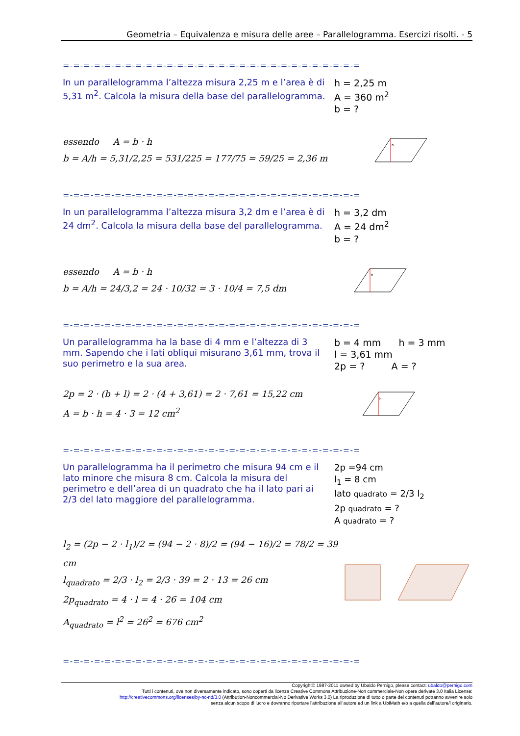Geometria – Equivalenza e misura delle aree – Parallelogramma. Esercizi risolti. - 5
=-=-=-=-=-=-=-=-=-=-=-=-=-=-=-=-=-=-=-=-=-=-=-=-=-=-=-=-=
In un parallelogramma l’altezza misura 2,25 m e l’area è di 5,31 m<sup>2</sup>. Calcola la misura della base del parallelogramma.
h = 2,25 m
A = 360 m<sup>2</sup>
b = ?
essendo A = b · h
b = A/h = 5,31/2,25 = 531/225 = 177/75 = 59/25 = 2,36 m
h
=-=-=-=-=-=-=-=-=-=-=-=-=-=-=-=-=-=-=-=-=-=-=-=-=-=-=-=-=
In un parallelogramma l’altezza misura 3,2 dm e l’area è di 24 dm<sup>2</sup>. Calcola la misura della base del parallelogramma.
h = 3,2 dm
A = 24 dm<sup>2</sup>
b = ?
essendo A = b · h
b = A/h = 24/3,2 = 24 · 10/32 = 3 · 10/4 = 7,5 dm
h
=-=-=-=-=-=-=-=-=-=-=-=-=-=-=-=-=-=-=-=-=-=-=-=-=-=-=-=-=
Un parallelogramma ha la base di 4 mm e l’altezza di 3 mm. Sapendo che i lati obliqui misurano 3,61 mm, trova il suo perimetro e la sua area.
b = 4 mm h = 3 mm
l = 3,61 mm
2p = ? A = ?
2p = 2 · (b + l) = 2 · (4 + 3,61) = 2 · 7,61 = 15,22 cm
A = b · h = 4 · 3 = 12 cm<sup>2</sup>
h
=-=-=-=-=-=-=-=-=-=-=-=-=-=-=-=-=-=-=-=-=-=-=-=-=-=-=-=-=
Un parallelogramma ha il perimetro che misura 94 cm e il lato minore che misura 8 cm. Calcola la misura del perimetro e dell’area di un quadrato che ha il lato pari ai 2/3 del lato maggiore del parallelogramma.
2p =94 cm
l<sub>1</sub> = 8 cm
lato quadrato = 2/3 l<sub>2</sub>
2p quadrato = ?
A quadrato = ?
l<sub>2</sub> = (2p − 2 · l<sub>1</sub>)/2 = (94 − 2 · 8)/2 = (94 − 16)/2 = 78/2 = 39 cm
l<sub>quadrato</sub> = 2/3 · l<sub>2</sub> = 2/3 · 39 = 2 · 13 = 26 cm
2p<sub>quadrato</sub> = 4 · l = 4 · 26 = 104 cm
A<sub>quadrato</sub> = l<sup>2</sup> = 26<sup>2</sup> = 676 cm<sup>2</sup>
=-=-=-=-=-=-=-=-=-=-=-=-=-=-=-=-=-=-=-=-=-=-=-=-=-=-=-=-=
Copyright© 1987-2011 owned by Ubaldo Pernigo, please contact: ubaldo@pernigo.com
Tutti i contenuti, ove non diversamente indicato, sono coperti da licenza Creative Commons Attribuzione-Non commerciale-Non opere derivate 3.0 Italia License:
http://creativecommons.org/licenses/by-nc-nd/3.0 (Attribution-Noncommercial-No Derivative Works 3.0) La riproduzione di tutto o parte dei contenuti potranno avvenire solo
senza alcun scopo di lucro e dovranno riportare l’attribuzione all’autore ed un link a UbiMath e/o a quella dell’autore/i originario.